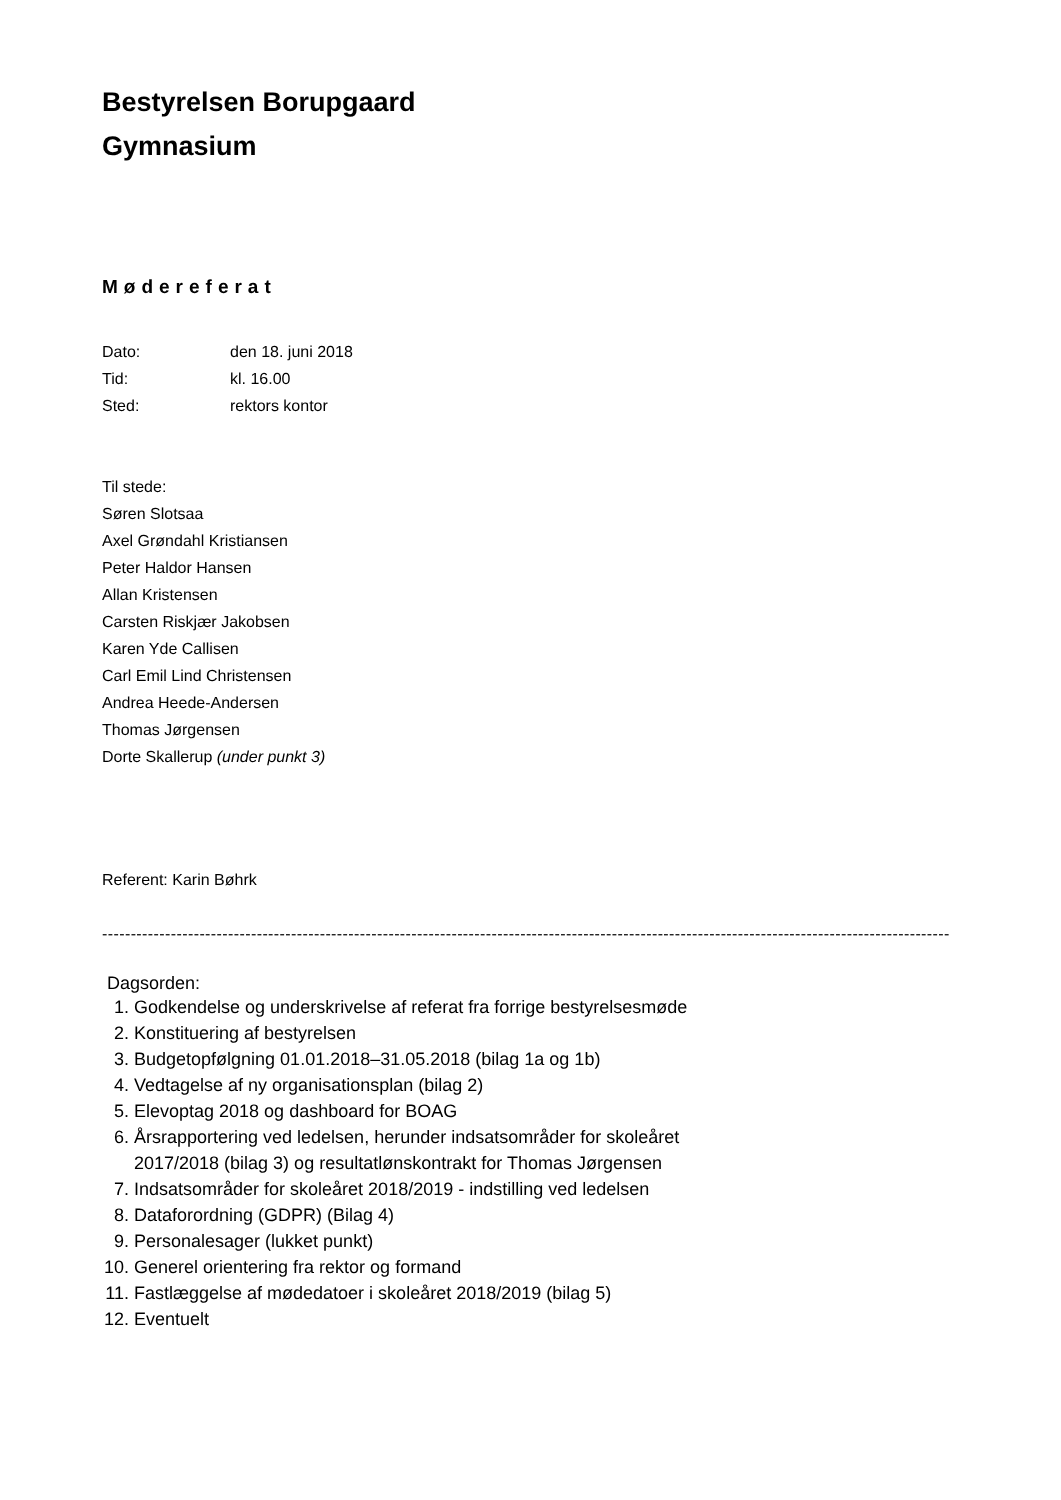Bestyrelsen Borupgaard
Gymnasium
Mødereferat
Dato: den 18. juni 2018
Tid: kl. 16.00
Sted: rektors kontor
Til stede:
Søren Slotsaa
Axel Grøndahl Kristiansen
Peter Haldor Hansen
Allan Kristensen
Carsten Riskjær Jakobsen
Karen Yde Callisen
Carl Emil Lind Christensen
Andrea Heede-Andersen
Thomas Jørgensen
Dorte Skallerup (under punkt 3)
Referent: Karin Bøhrk
----------------------------------------------------------------------------------------------------------------------------------------------------
Dagsorden:
1. Godkendelse og underskrivelse af referat fra forrige bestyrelsesmøde
2. Konstituering af bestyrelsen
3. Budgetopfølgning 01.01.2018–31.05.2018 (bilag 1a og 1b)
4. Vedtagelse af ny organisationsplan (bilag 2)
5. Elevoptag 2018 og dashboard for BOAG
6. Årsrapportering ved ledelsen, herunder indsatsområder for skoleåret
2017/2018 (bilag 3) og resultatlønskontrakt for Thomas Jørgensen
7. Indsatsområder for skoleåret 2018/2019 - indstilling ved ledelsen
8. Dataforordning (GDPR) (Bilag 4)
9. Personalesager (lukket punkt)
10. Generel orientering fra rektor og formand
11. Fastlæggelse af mødedatoer i skoleåret 2018/2019 (bilag 5)
12. Eventuelt